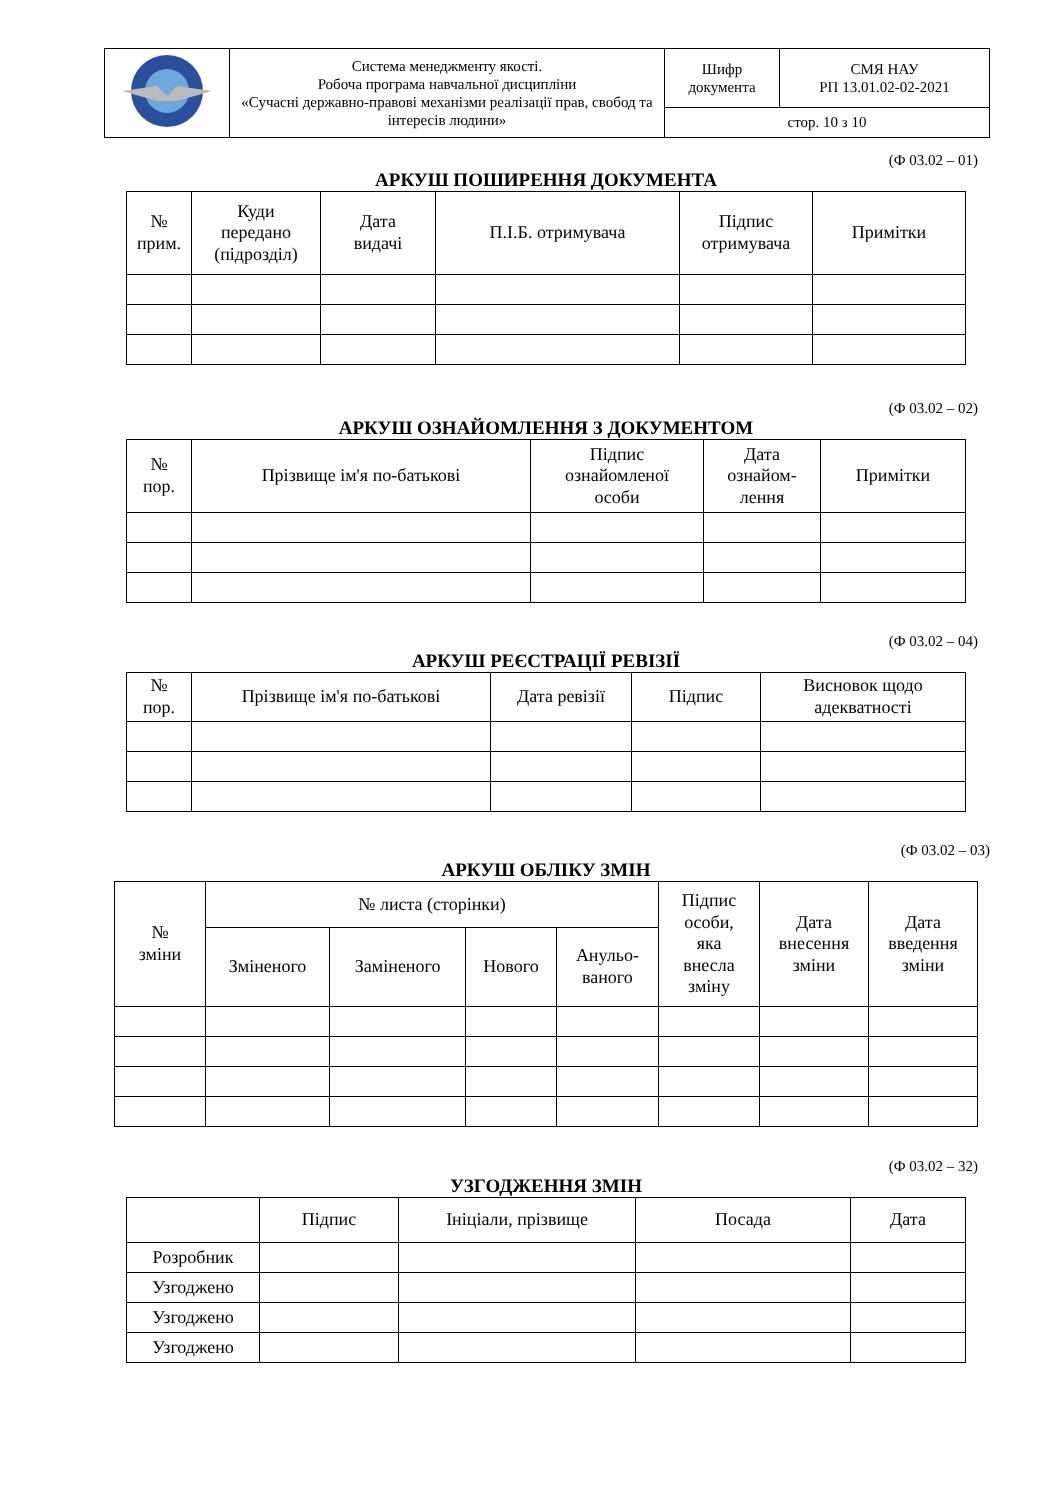| | Система менеджменту якості. Робоча програма навчальної дисципліни «Сучасні державно-правові механізми реалізації прав, свобод та інтересів людини» | Шифр документа | СМЯ НАУ РП 13.01.02-02-2021 |
| | | стор. 10 з 10 | |
(Ф 03.02 – 01)
АРКУШ ПОШИРЕННЯ ДОКУМЕНТА
| № прим. | Куди передано (підрозділ) | Дата видачі | П.І.Б. отримувача | Підпис отримувача | Примітки |
| --- | --- | --- | --- | --- | --- |
(Ф 03.02 – 02)
АРКУШ ОЗНАЙОМЛЕННЯ З ДОКУМЕНТОМ
| № пор. | Прізвище ім'я по-батькові | Підпис ознайомленої особи | Дата ознайом- лення | Примітки |
| --- | --- | --- | --- | --- |
(Ф 03.02 – 04)
АРКУШ РЕЄСТРАЦІЇ РЕВІЗІЇ
| № пор. | Прізвище ім'я по-батькові | Дата ревізії | Підпис | Висновок щодо адекватності |
| --- | --- | --- | --- | --- |
(Ф 03.02 – 03)
АРКУШ ОБЛІКУ ЗМІН
| № зміни | № листа (сторінки) | | | | Підпис особи, яка внесла зміну | Дата внесення зміни | Дата введення зміни |
| --- | --- | --- | --- | --- | --- | --- | --- |
| | Зміненого | Заміненого | Нового | Анульо- ваного | | | |
(Ф 03.02 – 32)
УЗГОДЖЕННЯ ЗМІН
| | Підпис | Ініціали, прізвище | Посада | Дата |
| --- | --- | --- | --- | --- |
| Розробник | | | | |
| Узгоджено | | | | |
| Узгоджено | | | | |
| Узгоджено | | | | |